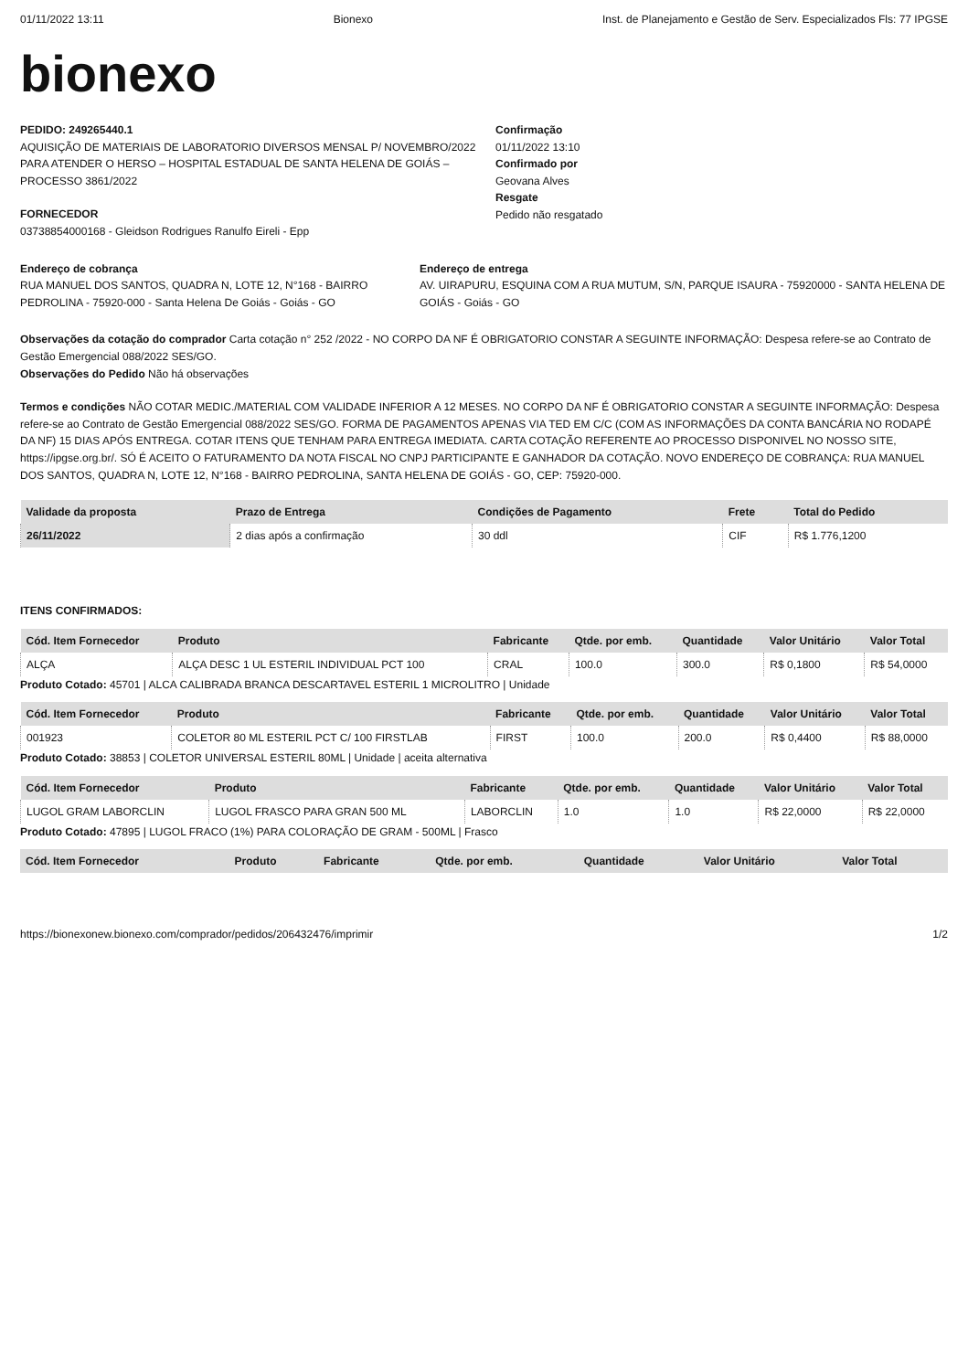01/11/2022 13:11 Bionexo Inst. de Planejamento e Gestão de Serv. Especializados Fls: 77 IPGSE
bionexo
PEDIDO: 249265440.1
AQUISIÇÃO DE MATERIAIS DE LABORATORIO DIVERSOS MENSAL P/ NOVEMBRO/2022 PARA ATENDER O HERSO – HOSPITAL ESTADUAL DE SANTA HELENA DE GOIÁS – PROCESSO 3861/2022
FORNECEDOR
03738854000168 - Gleidson Rodrigues Ranulfo Eireli - Epp
Confirmação
01/11/2022 13:10
Confirmado por
Geovana Alves
Resgate
Pedido não resgatado
Endereço de cobrança
RUA MANUEL DOS SANTOS, QUADRA N, LOTE 12, N°168 - BAIRRO PEDROLINA - 75920-000 - Santa Helena De Goiás - Goiás - GO
Endereço de entrega
AV. UIRAPURU, ESQUINA COM A RUA MUTUM, S/N, PARQUE ISAURA - 75920000 - SANTA HELENA DE GOIÁS - Goiás - GO
Observações da cotação do comprador Carta cotação n° 252 /2022 - NO CORPO DA NF É OBRIGATORIO CONSTAR A SEGUINTE INFORMAÇÃO: Despesa refere-se ao Contrato de Gestão Emergencial 088/2022 SES/GO.
Observações do Pedido Não há observações
Termos e condições NÃO COTAR MEDIC./MATERIAL COM VALIDADE INFERIOR A 12 MESES. NO CORPO DA NF É OBRIGATORIO CONSTAR A SEGUINTE INFORMAÇÃO: Despesa refere-se ao Contrato de Gestão Emergencial 088/2022 SES/GO. FORMA DE PAGAMENTOS APENAS VIA TED EM C/C (COM AS INFORMAÇÕES DA CONTA BANCÁRIA NO RODAPÉ DA NF) 15 DIAS APÓS ENTREGA. COTAR ITENS QUE TENHAM PARA ENTREGA IMEDIATA. CARTA COTAÇÃO REFERENTE AO PROCESSO DISPONIVEL NO NOSSO SITE, https://ipgse.org.br/. SÓ É ACEITO O FATURAMENTO DA NOTA FISCAL NO CNPJ PARTICIPANTE E GANHADOR DA COTAÇÃO. NOVO ENDEREÇO DE COBRANÇA: RUA MANUEL DOS SANTOS, QUADRA N, LOTE 12, N°168 - BAIRRO PEDROLINA, SANTA HELENA DE GOIÁS - GO, CEP: 75920-000.
| Validade da proposta | Prazo de Entrega | Condições de Pagamento | Frete | Total do Pedido |
| --- | --- | --- | --- | --- |
| 26/11/2022 | 2 dias após a confirmação | 30 ddl | CIF | R$ 1.776,1200 |
ITENS CONFIRMADOS:
| Cód. Item Fornecedor | Produto | Fabricante | Qtde. por emb. | Quantidade | Valor Unitário | Valor Total |
| --- | --- | --- | --- | --- | --- | --- |
| ALÇA | ALÇA DESC 1 UL ESTERIL INDIVIDUAL PCT 100 | CRAL | 100.0 | 300.0 | R$ 0,1800 | R$ 54,0000 |
Produto Cotado: 45701 | ALCA CALIBRADA BRANCA DESCARTAVEL ESTERIL 1 MICROLITRO | Unidade
| Cód. Item Fornecedor | Produto | Fabricante | Qtde. por emb. | Quantidade | Valor Unitário | Valor Total |
| --- | --- | --- | --- | --- | --- | --- |
| 001923 | COLETOR 80 ML ESTERIL PCT C/ 100 FIRSTLAB | FIRST | 100.0 | 200.0 | R$ 0,4400 | R$ 88,0000 |
Produto Cotado: 38853 | COLETOR UNIVERSAL ESTERIL 80ML | Unidade | aceita alternativa
| Cód. Item Fornecedor | Produto | Fabricante | Qtde. por emb. | Quantidade | Valor Unitário | Valor Total |
| --- | --- | --- | --- | --- | --- | --- |
| LUGOL GRAM LABORCLIN | LUGOL FRASCO PARA GRAN 500 ML | LABORCLIN | 1.0 | 1.0 | R$ 22,0000 | R$ 22,0000 |
Produto Cotado: 47895 | LUGOL FRACO (1%) PARA COLORAÇÃO DE GRAM - 500ML | Frasco
| Cód. Item Fornecedor | Produto | Fabricante | Qtde. por emb. | Quantidade | Valor Unitário | Valor Total |
| --- | --- | --- | --- | --- | --- | --- |
https://bionexonew.bionexo.com/comprador/pedidos/206432476/imprimir 1/2